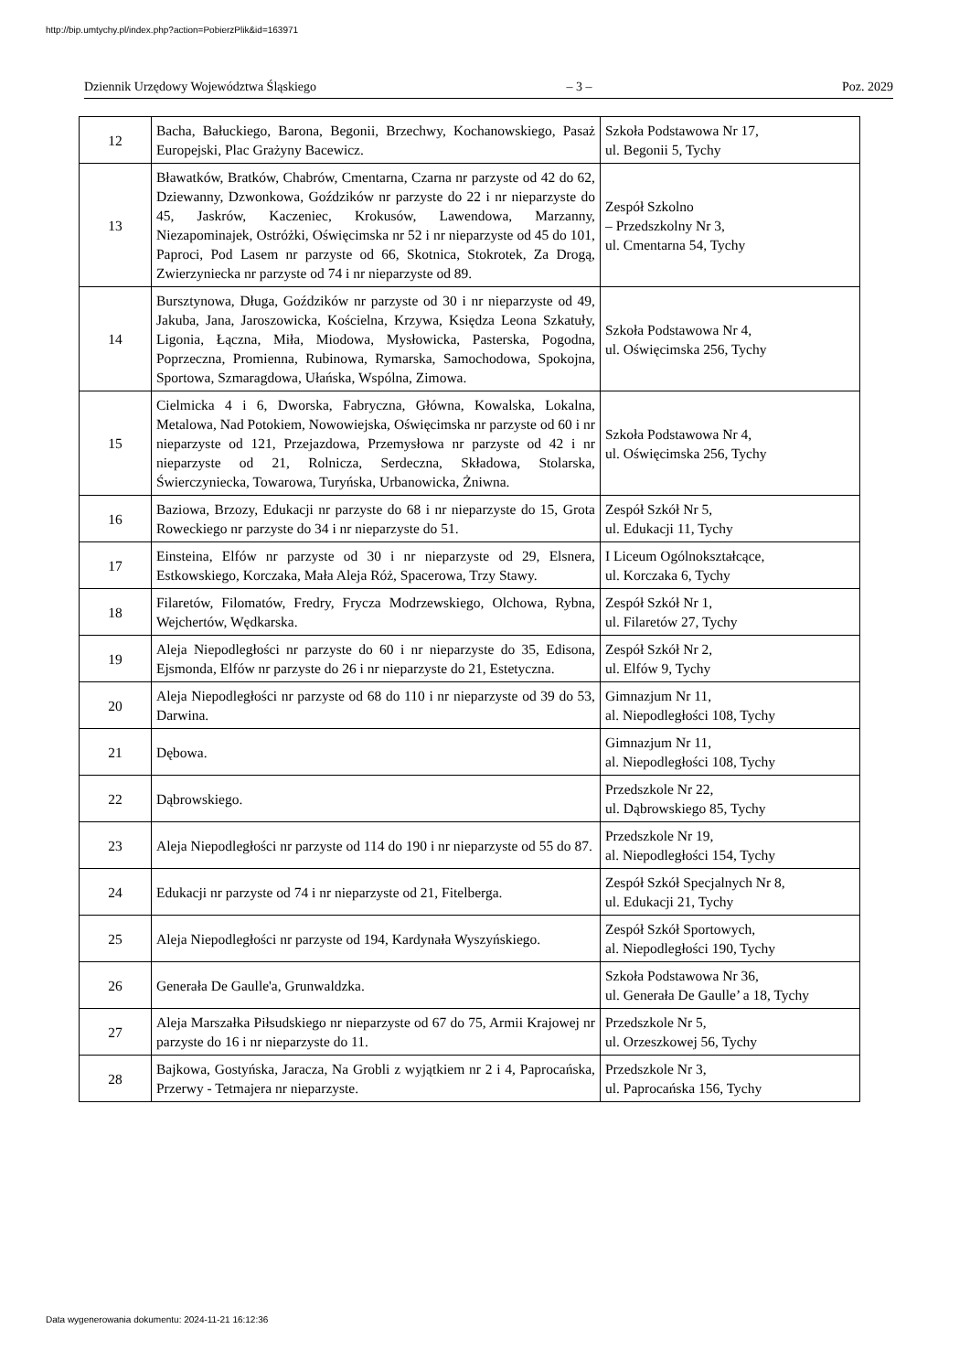http://bip.umtychy.pl/index.php?action=PobierzPlik&id=163971
Dziennik Urzędowy Województwa Śląskiego – 3 – Poz. 2029
| 12 | Bacha, Bałuckiego, Barona, Begonii, Brzechwy, Kochanowskiego, Pasaż Europejski, Plac Grażyny Bacewicz. | Szkoła Podstawowa Nr 17, ul. Begonii 5, Tychy |
| 13 | Bławatków, Bratków, Chabrów, Cmentarna, Czarna nr parzyste od 42 do 62, Dziewanny, Dzwonkowa, Goździków nr parzyste do 22 i nr nieparzyste do 45, Jaskrów, Kaczeniec, Krokusów, Lawendowa, Marzanny, Niezapominajek, Ostróżki, Oświęcimska nr 52 i nr nieparzyste od 45 do 101, Paproci, Pod Lasem nr parzyste od 66, Skotnica, Stokrotek, Za Drogą, Zwierzyniecka nr parzyste od 74 i nr nieparzyste od 89. | Zespół Szkolno – Przedszkolny Nr 3, ul. Cmentarna 54, Tychy |
| 14 | Bursztynowa, Długa, Goździków nr parzyste od 30 i nr nieparzyste od 49, Jakuba, Jana, Jaroszowicka, Kościelna, Krzywa, Księdza Leona Szkatuły, Ligonia, Łączna, Miła, Miodowa, Mysłowicka, Pasterska, Pogodna, Poprzeczna, Promienna, Rubinowa, Rymarska, Samochodowa, Spokojna, Sportowa, Szmaragdowa, Ułańska, Wspólna, Zimowa. | Szkoła Podstawowa Nr 4, ul. Oświęcimska 256, Tychy |
| 15 | Cielmicka 4 i 6, Dworska, Fabryczna, Główna, Kowalska, Lokalna, Metalowa, Nad Potokiem, Nowowiejska, Oświęcimska nr parzyste od 60 i nr nieparzyste od 121, Przejazdowa, Przemysłowa nr parzyste od 42 i nr nieparzyste od 21, Rolnicza, Serdeczna, Składowa, Stolarska, Świerczyniecka, Towarowa, Turyńska, Urbanowicka, Żniwna. | Szkoła Podstawowa Nr 4, ul. Oświęcimska 256, Tychy |
| 16 | Baziowa, Brzozy, Edukacji nr parzyste do 68 i nr nieparzyste do 15, Grota Roweckiego nr parzyste do 34 i nr nieparzyste do 51. | Zespół Szkół Nr 5, ul. Edukacji 11, Tychy |
| 17 | Einsteina, Elfów nr parzyste od 30 i nr nieparzyste od 29, Elsnera, Estkowskiego, Korczaka, Mała Aleja Róż, Spacerowa, Trzy Stawy. | I Liceum Ogólnokształcące, ul. Korczaka 6, Tychy |
| 18 | Filaretów, Filomatów, Fredry, Frycza Modrzewskiego, Olchowa, Rybna, Wejchertów, Wędkarska. | Zespół Szkół Nr 1, ul. Filaretów 27, Tychy |
| 19 | Aleja Niepodległości nr parzyste do 60 i nr nieparzyste do 35, Edisona, Ejsmonda, Elfów nr parzyste do 26 i nr nieparzyste do 21, Estetyczna. | Zespół Szkół Nr 2, ul. Elfów 9, Tychy |
| 20 | Aleja Niepodległości nr parzyste od 68 do 110 i nr nieparzyste od 39 do 53, Darwina. | Gimnazjum Nr 11, al. Niepodległości 108, Tychy |
| 21 | Dębowa. | Gimnazjum Nr 11, al. Niepodległości 108, Tychy |
| 22 | Dąbrowskiego. | Przedszkole Nr 22, ul. Dąbrowskiego 85, Tychy |
| 23 | Aleja Niepodległości nr parzyste od 114 do 190 i nr nieparzyste od 55 do 87. | Przedszkole Nr 19, al. Niepodległości 154, Tychy |
| 24 | Edukacji nr parzyste od 74 i nr nieparzyste od 21, Fitelberga. | Zespół Szkół Specjalnych Nr 8, ul. Edukacji 21, Tychy |
| 25 | Aleja Niepodległości nr parzyste od 194, Kardynała Wyszyńskiego. | Zespół Szkół Sportowych, al. Niepodległości 190, Tychy |
| 26 | Generała De Gaulle'a, Grunwaldzka. | Szkoła Podstawowa Nr 36, ul. Generała De Gaulle’ a 18, Tychy |
| 27 | Aleja Marszałka Piłsudskiego nr nieparzyste od 67 do 75, Armii Krajowej nr parzyste do 16 i nr nieparzyste do 11. | Przedszkole Nr 5, ul. Orzeszkowej 56, Tychy |
| 28 | Bajkowa, Gostyńska, Jaracza, Na Grobli z wyjątkiem nr 2 i 4, Paprocańska, Przerwy - Tetmajera nr nieparzyste. | Przedszkole Nr 3, ul. Paprocańska 156, Tychy |
Data wygenerowania dokumentu: 2024-11-21 16:12:36